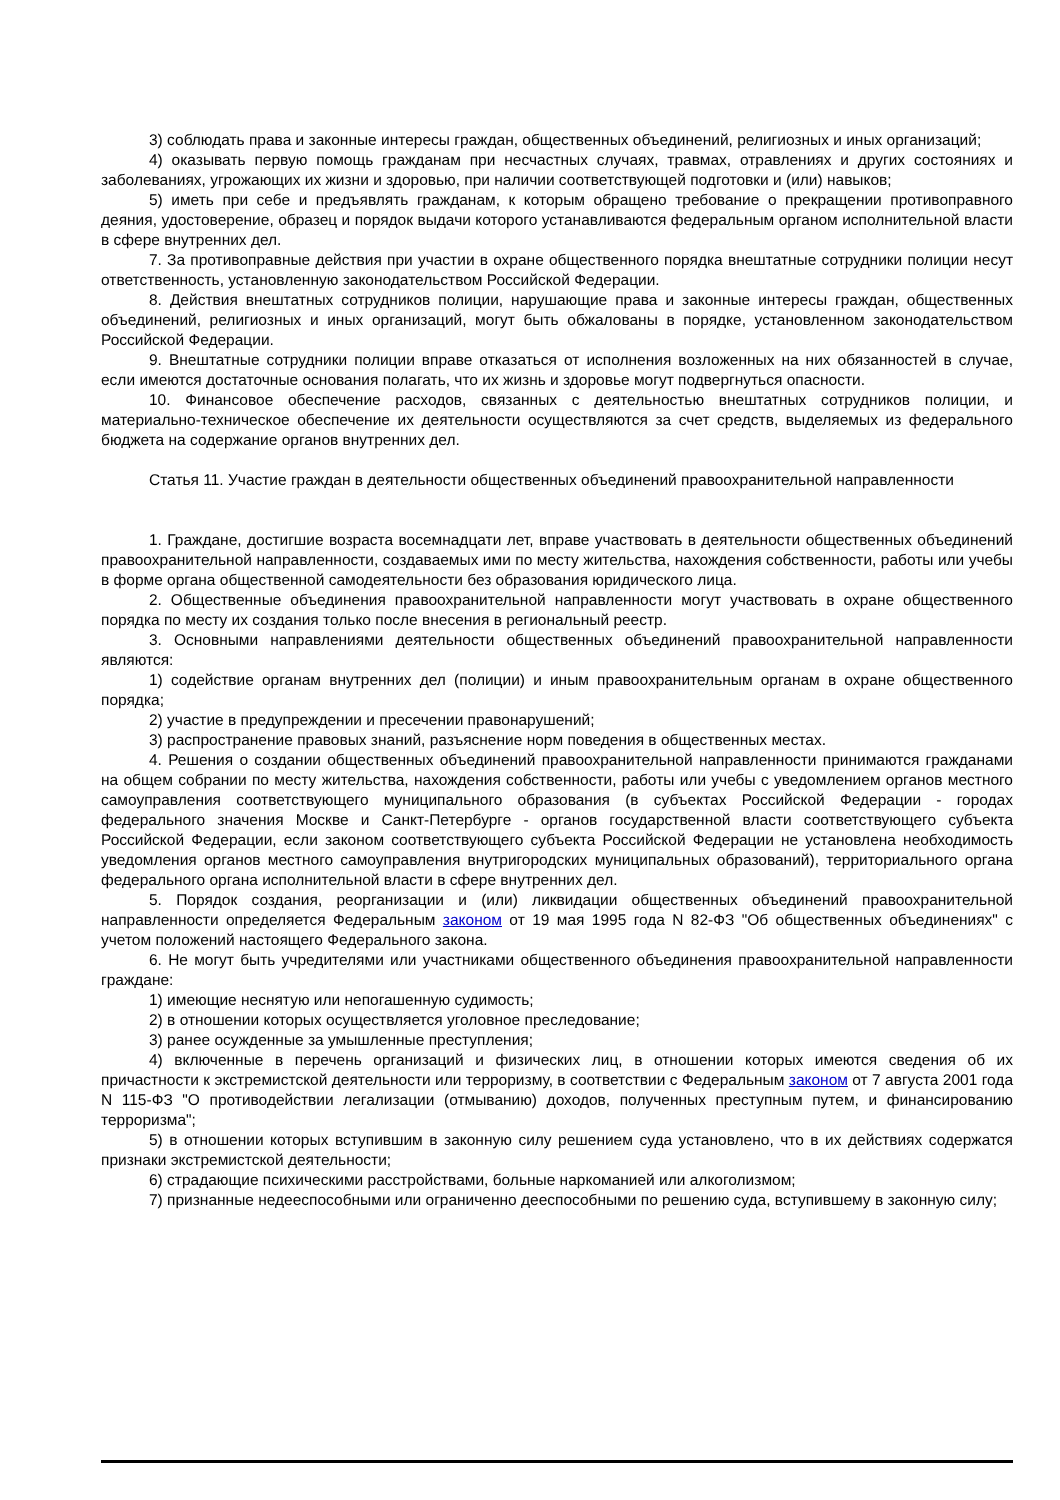3) соблюдать права и законные интересы граждан, общественных объединений, религиозных и иных организаций;
4) оказывать первую помощь гражданам при несчастных случаях, травмах, отравлениях и других состояниях и заболеваниях, угрожающих их жизни и здоровью, при наличии соответствующей подготовки и (или) навыков;
5) иметь при себе и предъявлять гражданам, к которым обращено требование о прекращении противоправного деяния, удостоверение, образец и порядок выдачи которого устанавливаются федеральным органом исполнительной власти в сфере внутренних дел.
7. За противоправные действия при участии в охране общественного порядка внештатные сотрудники полиции несут ответственность, установленную законодательством Российской Федерации.
8. Действия внештатных сотрудников полиции, нарушающие права и законные интересы граждан, общественных объединений, религиозных и иных организаций, могут быть обжалованы в порядке, установленном законодательством Российской Федерации.
9. Внештатные сотрудники полиции вправе отказаться от исполнения возложенных на них обязанностей в случае, если имеются достаточные основания полагать, что их жизнь и здоровье могут подвергнуться опасности.
10. Финансовое обеспечение расходов, связанных с деятельностью внештатных сотрудников полиции, и материально-техническое обеспечение их деятельности осуществляются за счет средств, выделяемых из федерального бюджета на содержание органов внутренних дел.
Статья 11. Участие граждан в деятельности общественных объединений правоохранительной направленности
1. Граждане, достигшие возраста восемнадцати лет, вправе участвовать в деятельности общественных объединений правоохранительной направленности, создаваемых ими по месту жительства, нахождения собственности, работы или учебы в форме органа общественной самодеятельности без образования юридического лица.
2. Общественные объединения правоохранительной направленности могут участвовать в охране общественного порядка по месту их создания только после внесения в региональный реестр.
3. Основными направлениями деятельности общественных объединений правоохранительной направленности являются:
1) содействие органам внутренних дел (полиции) и иным правоохранительным органам в охране общественного порядка;
2) участие в предупреждении и пресечении правонарушений;
3) распространение правовых знаний, разъяснение норм поведения в общественных местах.
4. Решения о создании общественных объединений правоохранительной направленности принимаются гражданами на общем собрании по месту жительства, нахождения собственности, работы или учебы с уведомлением органов местного самоуправления соответствующего муниципального образования (в субъектах Российской Федерации - городах федерального значения Москве и Санкт-Петербурге - органов государственной власти соответствующего субъекта Российской Федерации, если законом соответствующего субъекта Российской Федерации не установлена необходимость уведомления органов местного самоуправления внутригородских муниципальных образований), территориального органа федерального органа исполнительной власти в сфере внутренних дел.
5. Порядок создания, реорганизации и (или) ликвидации общественных объединений правоохранительной направленности определяется Федеральным законом от 19 мая 1995 года N 82-ФЗ "Об общественных объединениях" с учетом положений настоящего Федерального закона.
6. Не могут быть учредителями или участниками общественного объединения правоохранительной направленности граждане:
1) имеющие неснятую или непогашенную судимость;
2) в отношении которых осуществляется уголовное преследование;
3) ранее осужденные за умышленные преступления;
4) включенные в перечень организаций и физических лиц, в отношении которых имеются сведения об их причастности к экстремистской деятельности или терроризму, в соответствии с Федеральным законом от 7 августа 2001 года N 115-ФЗ "О противодействии легализации (отмыванию) доходов, полученных преступным путем, и финансированию терроризма";
5) в отношении которых вступившим в законную силу решением суда установлено, что в их действиях содержатся признаки экстремистской деятельности;
6) страдающие психическими расстройствами, больные наркоманией или алкоголизмом;
7) признанные недееспособными или ограниченно дееспособными по решению суда, вступившему в законную силу;